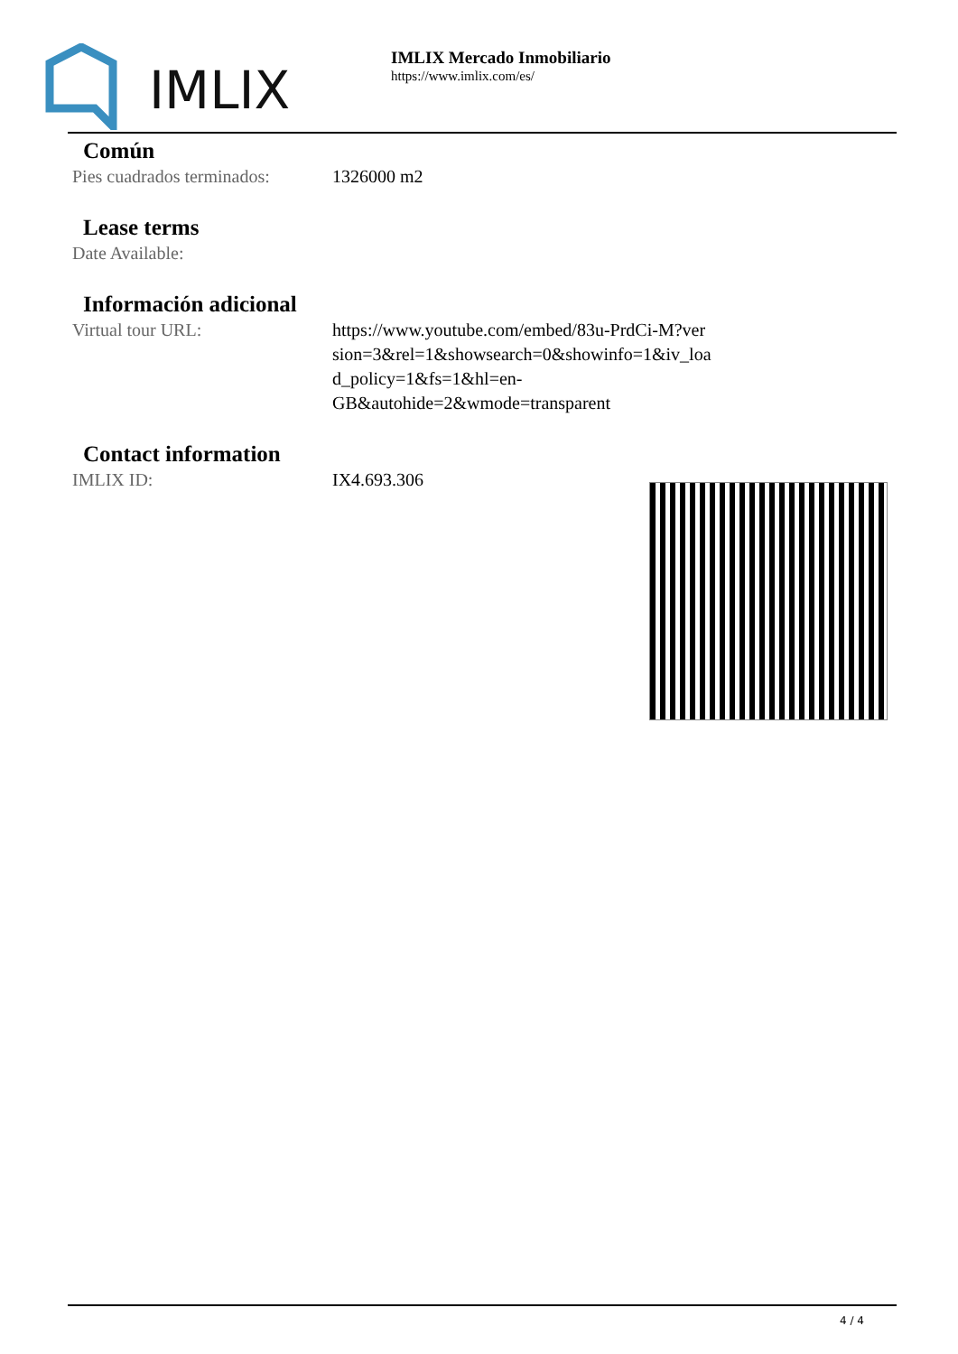IMLIX
IMLIX Mercado Inmobiliario
https://www.imlix.com/es/
Común
| Pies cuadrados terminados: | 1326000 m2 |
Lease terms
| Date Available: | |
Información adicional
| Virtual tour URL: | https://www.youtube.com/embed/83u-PrdCi-M?ver sion=3&rel=1&showsearch=0&showinfo=1&iv_loa d_policy=1&fs=1&hl=en-GB&autohide=2&wmode=transparent |
Contact information
| IMLIX ID: | IX4.693.306 |
4 / 4